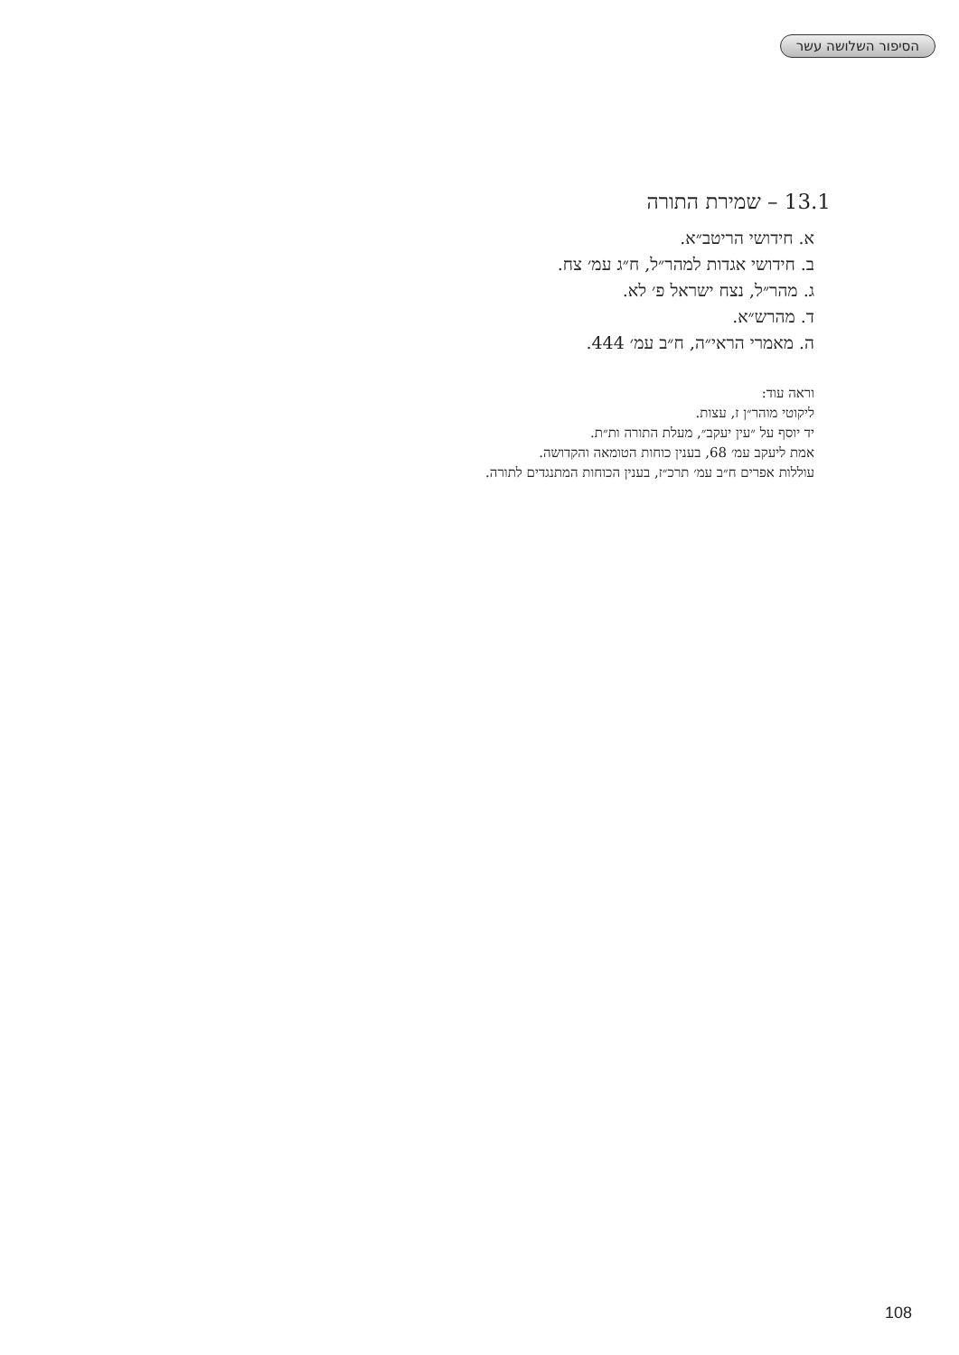הסיפור השלושה עשר
13.1 – שמירת התורה
א. חידושי הריטב״א.
ב. חידושי אגדות למהר״ל, ח״ג עמ׳ צח.
ג. מהר״ל, נצח ישראל פ׳ לא.
ד. מהרש״א.
ה. מאמרי הראי״ה, ח״ב עמ׳ 444.
וראה עוד:
ליקוטי מוהר״ן ז, עצות.
יד יוסף על ״עין יעקב״, מעלת התורה ות״ת.
אמת ליעקב עמ׳ 68, בענין כוחות הטומאה והקדושה.
עוללות אפרים ח״ב עמ׳ תרכ״ז, בענין הכוחות המתנגדים לתורה.
108